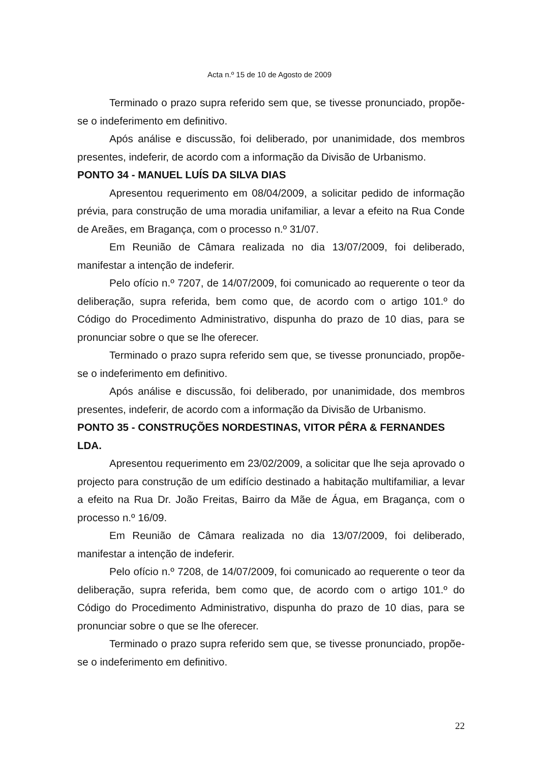Acta n.º 15 de 10 de Agosto de 2009
Terminado o prazo supra referido sem que, se tivesse pronunciado, propõe-se o indeferimento em definitivo.
Após análise e discussão, foi deliberado, por unanimidade, dos membros presentes, indeferir, de acordo com a informação da Divisão de Urbanismo.
PONTO 34 - MANUEL LUÍS DA SILVA DIAS
Apresentou requerimento em 08/04/2009, a solicitar pedido de informação prévia, para construção de uma moradia unifamiliar, a levar a efeito na Rua Conde de Areães, em Bragança, com o processo n.º 31/07.
Em Reunião de Câmara realizada no dia 13/07/2009, foi deliberado, manifestar a intenção de indeferir.
Pelo ofício n.º 7207, de 14/07/2009, foi comunicado ao requerente o teor da deliberação, supra referida, bem como que, de acordo com o artigo 101.º do Código do Procedimento Administrativo, dispunha do prazo de 10 dias, para se pronunciar sobre o que se lhe oferecer.
Terminado o prazo supra referido sem que, se tivesse pronunciado, propõe-se o indeferimento em definitivo.
Após análise e discussão, foi deliberado, por unanimidade, dos membros presentes, indeferir, de acordo com a informação da Divisão de Urbanismo.
PONTO 35 - CONSTRUÇÕES NORDESTINAS, VITOR PÊRA & FERNANDES LDA.
Apresentou requerimento em 23/02/2009, a solicitar que lhe seja aprovado o projecto para construção de um edifício destinado a habitação multifamiliar, a levar a efeito na Rua Dr. João Freitas, Bairro da Mãe de Água, em Bragança, com o processo n.º 16/09.
Em Reunião de Câmara realizada no dia 13/07/2009, foi deliberado, manifestar a intenção de indeferir.
Pelo ofício n.º 7208, de 14/07/2009, foi comunicado ao requerente o teor da deliberação, supra referida, bem como que, de acordo com o artigo 101.º do Código do Procedimento Administrativo, dispunha do prazo de 10 dias, para se pronunciar sobre o que se lhe oferecer.
Terminado o prazo supra referido sem que, se tivesse pronunciado, propõe-se o indeferimento em definitivo.
22